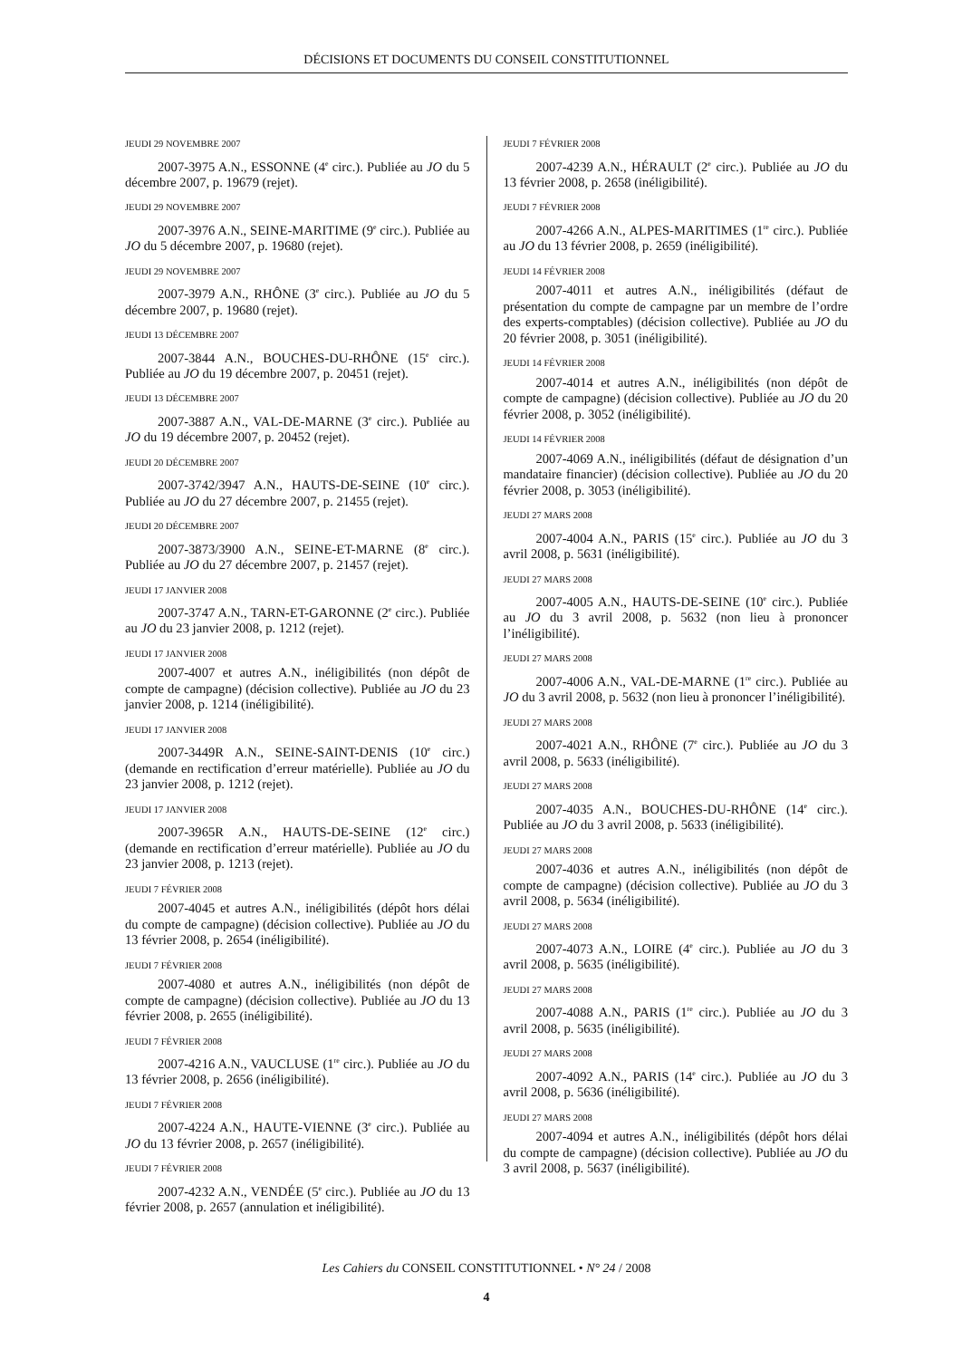DÉCISIONS ET DOCUMENTS DU CONSEIL CONSTITUTIONNEL
JEUDI 29 NOVEMBRE 2007
2007-3975 A.N., ESSONNE (4<sup>e</sup> circ.). Publiée au JO du 5 décembre 2007, p. 19679 (rejet).
JEUDI 29 NOVEMBRE 2007
2007-3976 A.N., SEINE-MARITIME (9<sup>e</sup> circ.). Publiée au JO du 5 décembre 2007, p. 19680 (rejet).
JEUDI 29 NOVEMBRE 2007
2007-3979 A.N., RHÔNE (3<sup>e</sup> circ.). Publiée au JO du 5 décembre 2007, p. 19680 (rejet).
JEUDI 13 DÉCEMBRE 2007
2007-3844 A.N., BOUCHES-DU-RHÔNE (15<sup>e</sup> circ.). Publiée au JO du 19 décembre 2007, p. 20451 (rejet).
JEUDI 13 DÉCEMBRE 2007
2007-3887 A.N., VAL-DE-MARNE (3<sup>e</sup> circ.). Publiée au JO du 19 décembre 2007, p. 20452 (rejet).
JEUDI 20 DÉCEMBRE 2007
2007-3742/3947 A.N., HAUTS-DE-SEINE (10<sup>e</sup> circ.). Publiée au JO du 27 décembre 2007, p. 21455 (rejet).
JEUDI 20 DÉCEMBRE 2007
2007-3873/3900 A.N., SEINE-ET-MARNE (8<sup>e</sup> circ.). Publiée au JO du 27 décembre 2007, p. 21457 (rejet).
JEUDI 17 JANVIER 2008
2007-3747 A.N., TARN-ET-GARONNE (2<sup>e</sup> circ.). Publiée au JO du 23 janvier 2008, p. 1212 (rejet).
JEUDI 17 JANVIER 2008
2007-4007 et autres A.N., inéligibilités (non dépôt de compte de campagne) (décision collective). Publiée au JO du 23 janvier 2008, p. 1214 (inéligibilité).
JEUDI 17 JANVIER 2008
2007-3449R A.N., SEINE-SAINT-DENIS (10<sup>e</sup> circ.) (demande en rectification d’erreur matérielle). Publiée au JO du 23 janvier 2008, p. 1212 (rejet).
JEUDI 17 JANVIER 2008
2007-3965R A.N., HAUTS-DE-SEINE (12<sup>e</sup> circ.) (demande en rectification d’erreur matérielle). Publiée au JO du 23 janvier 2008, p. 1213 (rejet).
JEUDI 7 FÉVRIER 2008
2007-4045 et autres A.N., inéligibilités (dépôt hors délai du compte de campagne) (décision collective). Publiée au JO du 13 février 2008, p. 2654 (inéligibilité).
JEUDI 7 FÉVRIER 2008
2007-4080 et autres A.N., inéligibilités (non dépôt de compte de campagne) (décision collective). Publiée au JO du 13 février 2008, p. 2655 (inéligibilité).
JEUDI 7 FÉVRIER 2008
2007-4216 A.N., VAUCLUSE (1<sup>re</sup> circ.). Publiée au JO du 13 février 2008, p. 2656 (inéligibilité).
JEUDI 7 FÉVRIER 2008
2007-4224 A.N., HAUTE-VIENNE (3<sup>e</sup> circ.). Publiée au JO du 13 février 2008, p. 2657 (inéligibilité).
JEUDI 7 FÉVRIER 2008
2007-4232 A.N., VENDÉE (5<sup>e</sup> circ.). Publiée au JO du 13 février 2008, p. 2657 (annulation et inéligibilité).
JEUDI 7 FÉVRIER 2008
2007-4239 A.N., HÉRAULT (2<sup>e</sup> circ.). Publiée au JO du 13 février 2008, p. 2658 (inéligibilité).
JEUDI 7 FÉVRIER 2008
2007-4266 A.N., ALPES-MARITIMES (1<sup>re</sup> circ.). Publiée au JO du 13 février 2008, p. 2659 (inéligibilité).
JEUDI 14 FÉVRIER 2008
2007-4011 et autres A.N., inéligibilités (défaut de présentation du compte de campagne par un membre de l’ordre des experts-comptables) (décision collective). Publiée au JO du 20 février 2008, p. 3051 (inéligibilité).
JEUDI 14 FÉVRIER 2008
2007-4014 et autres A.N., inéligibilités (non dépôt de compte de campagne) (décision collective). Publiée au JO du 20 février 2008, p. 3052 (inéligibilité).
JEUDI 14 FÉVRIER 2008
2007-4069 A.N., inéligibilités (défaut de désignation d’un mandataire financier) (décision collective). Publiée au JO du 20 février 2008, p. 3053 (inéligibilité).
JEUDI 27 MARS 2008
2007-4004 A.N., PARIS (15<sup>e</sup> circ.). Publiée au JO du 3 avril 2008, p. 5631 (inéligibilité).
JEUDI 27 MARS 2008
2007-4005 A.N., HAUTS-DE-SEINE (10<sup>e</sup> circ.). Publiée au JO du 3 avril 2008, p. 5632 (non lieu à prononcer l’inéligibilité).
JEUDI 27 MARS 2008
2007-4006 A.N., VAL-DE-MARNE (1<sup>re</sup> circ.). Publiée au JO du 3 avril 2008, p. 5632 (non lieu à prononcer l’inéligibilité).
JEUDI 27 MARS 2008
2007-4021 A.N., RHÔNE (7<sup>e</sup> circ.). Publiée au JO du 3 avril 2008, p. 5633 (inéligibilité).
JEUDI 27 MARS 2008
2007-4035 A.N., BOUCHES-DU-RHÔNE (14<sup>e</sup> circ.). Publiée au JO du 3 avril 2008, p. 5633 (inéligibilité).
JEUDI 27 MARS 2008
2007-4036 et autres A.N., inéligibilités (non dépôt de compte de campagne) (décision collective). Publiée au JO du 3 avril 2008, p. 5634 (inéligibilité).
JEUDI 27 MARS 2008
2007-4073 A.N., LOIRE (4<sup>e</sup> circ.). Publiée au JO du 3 avril 2008, p. 5635 (inéligibilité).
JEUDI 27 MARS 2008
2007-4088 A.N., PARIS (1<sup>re</sup> circ.). Publiée au JO du 3 avril 2008, p. 5635 (inéligibilité).
JEUDI 27 MARS 2008
2007-4092 A.N., PARIS (14<sup>e</sup> circ.). Publiée au JO du 3 avril 2008, p. 5636 (inéligibilité).
JEUDI 27 MARS 2008
2007-4094 et autres A.N., inéligibilités (dépôt hors délai du compte de campagne) (décision collective). Publiée au JO du 3 avril 2008, p. 5637 (inéligibilité).
Les Cahiers du CONSEIL CONSTITUTIONNEL • N° 24 / 2008
4